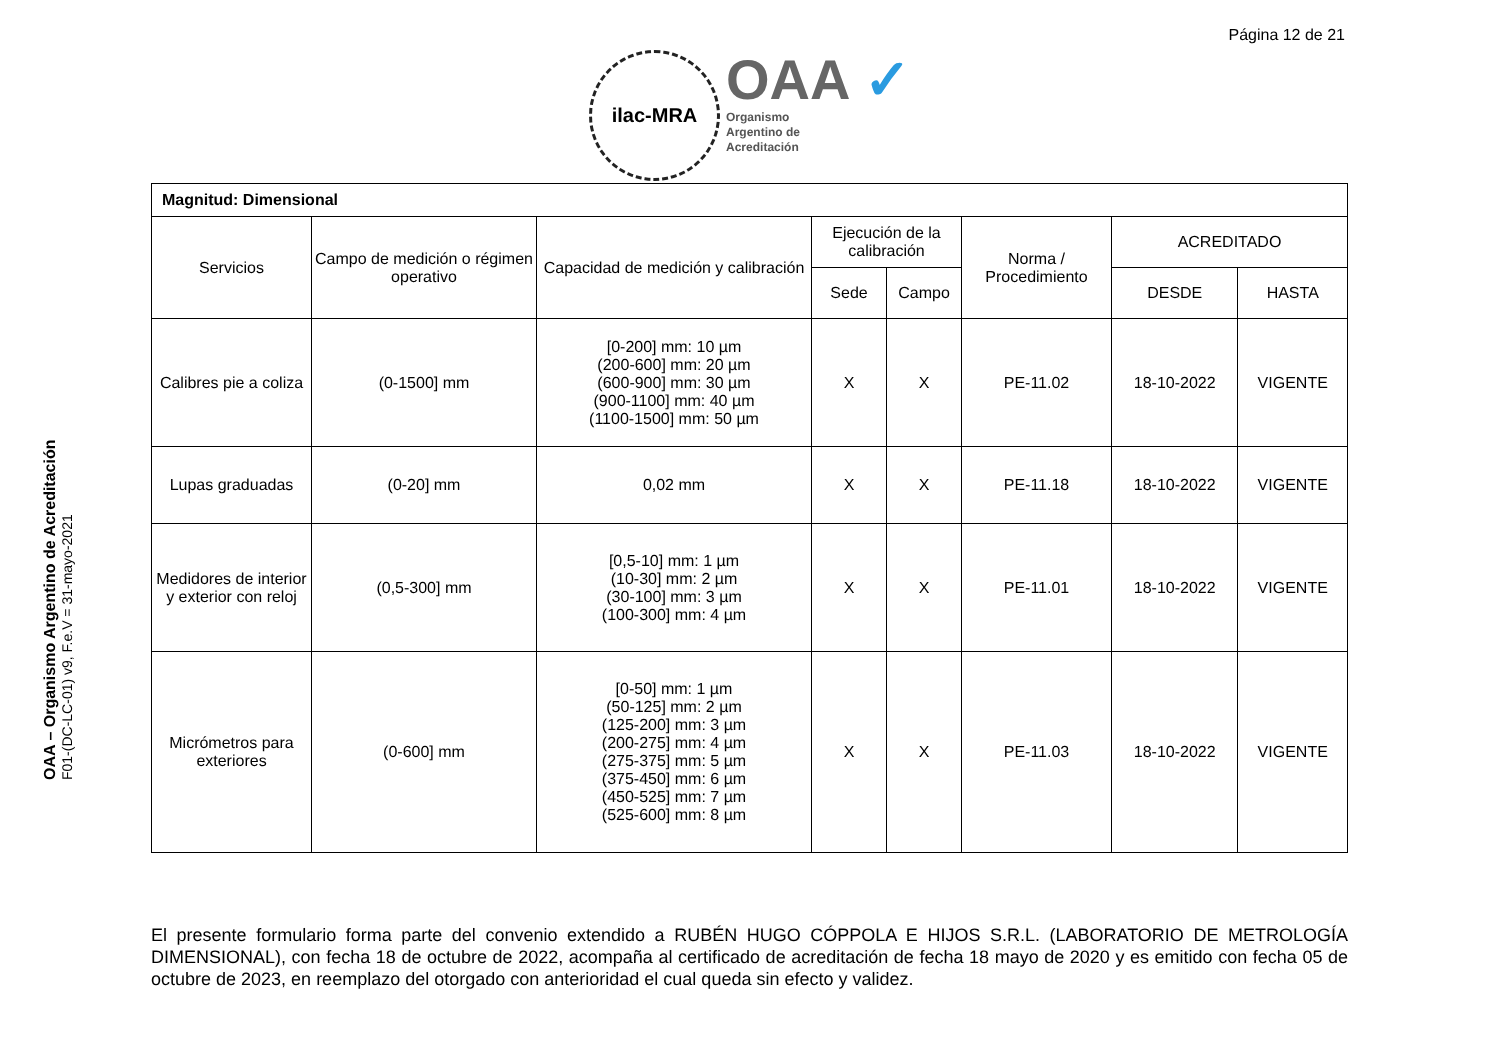Página 12 de 21
ilac-MRA
OAA ✓
Organismo
Argentino de
Acreditación
OAA – Organismo Argentino de Acreditación
F01-(DC-LC-01) v9, F.e.V = 31-mayo-2021
| Magnitud: Dimensional | | | | | | | |
| Servicios | Campo de medición o régimen operativo | Capacidad de medición y calibración | Ejecución de la calibración | | Norma / Procedimiento | ACREDITADO | |
| | | | Sede | Campo | | DESDE | HASTA |
| Calibres pie a coliza | (0-1500] mm | [0-200] mm: 10 µm (200-600] mm: 20 µm (600-900] mm: 30 µm (900-1100] mm: 40 µm (1100-1500] mm: 50 µm | X | X | PE-11.02 | 18-10-2022 | VIGENTE |
| Lupas graduadas | (0-20] mm | 0,02 mm | X | X | PE-11.18 | 18-10-2022 | VIGENTE |
| Medidores de interior y exterior con reloj | (0,5-300] mm | [0,5-10] mm: 1 µm (10-30] mm: 2 µm (30-100] mm: 3 µm (100-300] mm: 4 µm | X | X | PE-11.01 | 18-10-2022 | VIGENTE |
| Micrómetros para exteriores | (0-600] mm | [0-50] mm: 1 µm (50-125] mm: 2 µm (125-200] mm: 3 µm (200-275] mm: 4 µm (275-375] mm: 5 µm (375-450] mm: 6 µm (450-525] mm: 7 µm (525-600] mm: 8 µm | X | X | PE-11.03 | 18-10-2022 | VIGENTE |
El presente formulario forma parte del convenio extendido a RUBÉN HUGO CÓPPOLA E HIJOS S.R.L. (LABORATORIO DE METROLOGÍA DIMENSIONAL), con fecha 18 de octubre de 2022, acompaña al certificado de acreditación de fecha 18 mayo de 2020 y es emitido con fecha 05 de octubre de 2023, en reemplazo del otorgado con anterioridad el cual queda sin efecto y validez.